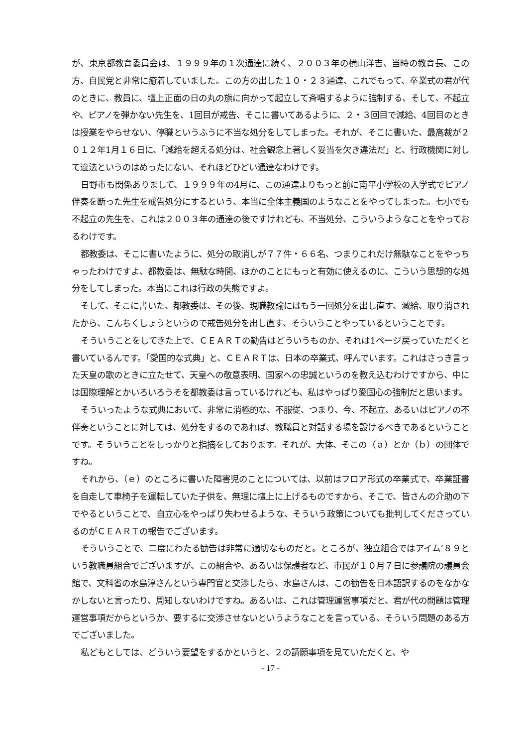が、東京都教育委員会は、１９９９年の１次通達に続く、２００３年の横山洋吉、当時の教育長、この方、自民党と非常に癒着していました。この方の出した１０・２３通達、これでもって、卒業式の君が代のときに、教員に、壇上正面の日の丸の旗に向かって起立して斉唱するように強制する、そして、不起立や、ピアノを弾かない先生を、1回目が戒告、そこに書いてあるように、２・３回目で減給、4回目のときは授業をやらせない、停職というふうに不当な処分をしてしまった。それが、そこに書いた、最高裁が２０１２年1月１６日に、「減給を超える処分は、社会観念上著しく妥当を欠き違法だ」と、行政機関に対して違法というのはめったにない、それほどひどい通達なわけです。
日野市も関係ありまして、１９９９年の4月に、この通達よりもっと前に南平小学校の入学式でピアノ伴奏を断った先生を戒告処分にするという、本当に全体主義国のようなことをやってしまった。七小でも不起立の先生を、これは２００３年の通達の後ですけれども、不当処分、こういうようなことをやっておるわけです。
都教委は、そこに書いたように、処分の取消しが７７件・６６名、つまりこれだけ無駄なことをやっちゃったわけですよ、都教委は、無駄な時間、ほかのことにもっと有効に使えるのに、こういう思想的な処分をしてしまった。本当にこれは行政の失態ですよ。
そして、そこに書いた、都教委は、その後、現職教諭にはもう一回処分を出し直す、減給、取り消されたから、こんちくしょうというので戒告処分を出し直す、そういうことやっているということです。
そういうことをしてきた上で、ＣＥＡＲＴの勧告はどういうものか、それは1ページ戻っていただくと書いているんです。「愛国的な式典」と、ＣＥＡＲＴは、日本の卒業式、呼んでいます。これはさっき言った天皇の歌のときに立たせて、天皇への敬意表明、国家への忠誠というのを教え込むわけですから、中には国際理解とかいろいろうそを都教委は言っているけれども、私はやっぱり愛国心の強制だと思います。
そういったような式典において、非常に消極的な、不服従、つまり、今、不起立、あるいはピアノの不伴奏ということに対しては、処分をするのであれば、教職員と対話する場を設けるべきであるということです。そういうことをしっかりと指摘をしております。それが、大体、そこの（ａ）とか（ｂ）の団体ですね。
それから、（ｅ）のところに書いた障害児のことについては、以前はフロア形式の卒業式で、卒業証書を自走して車椅子を運転していた子供を、無理に壇上に上げるものですから、そこで、皆さんの介助の下でやるということで、自立心をやっぱり失わせるような、そういう政策についても批判してくださっているのがＣＥＡＲＴの報告でございます。
そういうことで、二度にわたる勧告は非常に適切なものだと。ところが、独立組合ではアイム’８９という教職員組合でございますが、この組合や、あるいは保護者など、市民が１０月７日に参議院の議員会館で、文科省の水島淳さんという専門官と交渉したら、水島さんは、この勧告を日本語訳するのをなかなかしないと言ったり、周知しないわけですね。あるいは、これは管理運営事項だと、君が代の問題は管理運営事項だからというか、要するに交渉させないというようなことを言っている、そういう問題のある方でございました。
私どもとしては、どういう要望をするかというと、２の請願事項を見ていただくと、や
- 17 -